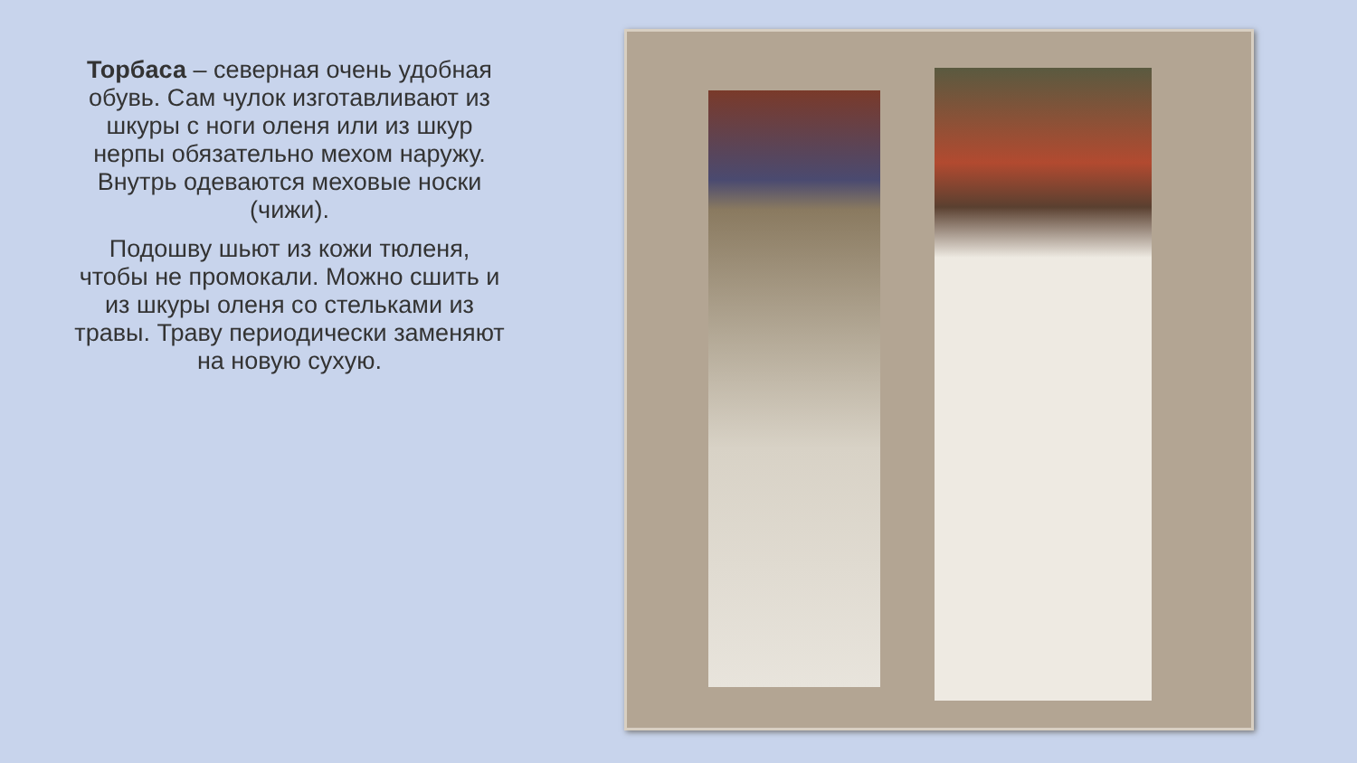Торбаса – северная очень удобная обувь. Сам чулок изготавливают из шкуры с ноги оленя или из шкур нерпы обязательно мехом наружу. Внутрь одеваются меховые носки (чижи).
Подошву шьют из кожи тюленя, чтобы не промокали. Можно сшить и из шкуры оленя со стельками из травы. Траву периодически заменяют на новую сухую.